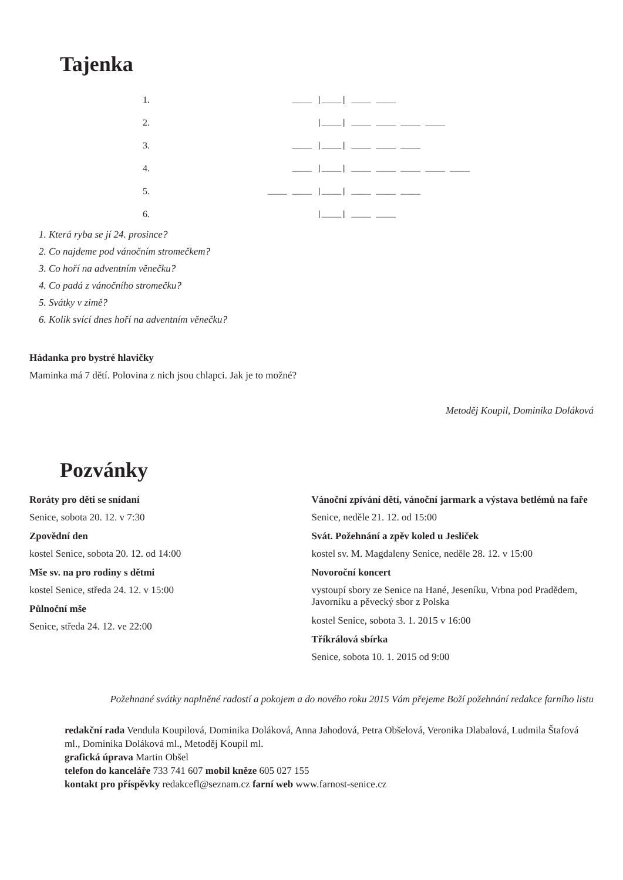Tajenka
1.
                ____ |____| ____ ____
2.
                     |____| ____ ____ ____ ____
3.
                ____ |____| ____ ____ ____
4.
                ____ |____| ____ ____ ____ ____ ____
5.
           ____ ____ |____| ____ ____ ____
6.
                     |____| ____ ____
1. Která ryba se jí 24. prosince?
2. Co najdeme pod vánočním stromečkem?
3. Co hoří na adventním věnečku?
4. Co padá z vánočního stromečku?
5. Svátky v zimě?
6. Kolik svící dnes hoří na adventním věnečku?
Hádanka pro bystré hlavičky
Maminka má 7 dětí. Polovina z nich jsou chlapci. Jak je to možné?
Metoděj Koupil, Dominika Doláková
Pozvánky
Roráty pro děti se snídaní
Senice, sobota 20. 12. v 7:30
Zpovědní den
kostel Senice, sobota 20. 12. od 14:00
Mše sv. na pro rodiny s dětmi
kostel Senice, středa 24. 12. v 15:00
Půlnoční mše
Senice, středa 24. 12. ve 22:00
Vánoční zpívání dětí, vánoční jarmark a výstava betlémů na faře
Senice, neděle 21. 12. od 15:00
Svát. Požehnání a zpěv koled u Jesliček
kostel sv. M. Magdaleny Senice, neděle 28. 12. v 15:00
Novoroční koncert
vystoupí sbory ze Senice na Hané, Jeseníku, Vrbna pod Pradědem, Javorníku a pěvecký sbor z Polska
kostel Senice, sobota 3. 1. 2015 v 16:00
Tříkrálová sbírka
Senice, sobota 10. 1. 2015 od 9:00
Požehnané svátky naplněné radostí a pokojem a do nového roku 2015 Vám přejeme Boží požehnání redakce farního listu
redakční rada Vendula Koupilová, Dominika Doláková, Anna Jahodová, Petra Obšelová, Veronika Dlabalová, Ludmila Štafová ml., Dominika Doláková ml., Metoděj Koupil ml.
grafická úprava Martin Obšel
telefon do kanceláře 733 741 607 mobil kněze 605 027 155
kontakt pro příspěvky redakcefl@seznam.cz farní web www.farnost-senice.cz